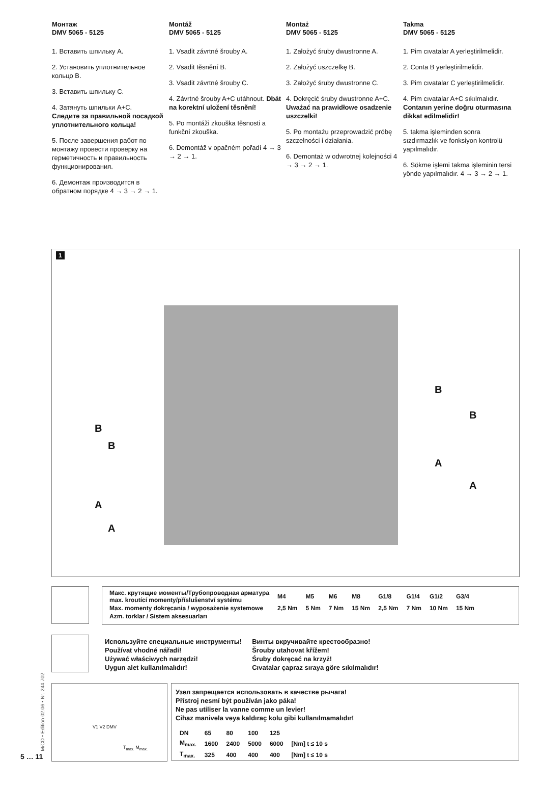Монтаж
DMV 5065 - 5125
1. Вставить шпильку A.
2. Установить уплотнительное кольцо B.
3. Вставить шпильку C.
4. Затянуть шпильки A+C.
Следите за правильной посадкой уплотнительного кольца!
5. После завершения работ по монтажу провести проверку на герметичность и правильность функционирования.
6. Демонтаж производится в обратном порядке 4 → 3 → 2 → 1.
Montáž
DMV 5065 - 5125
1. Vsadit závrtné šrouby A.
2. Vsadit těsnění B.
3. Vsadit závrtné šrouby C.
4. Závrtné šrouby A+C utáhnout. Dbát na korektní uložení těsnění!
5. Po montáži zkouška těsnosti a funkční zkouška.
6. Demontáž v opačném pořadí 4 → 3 → 2 → 1.
Montaż
DMV 5065 - 5125
1. Założyć śruby dwustronne A.
2. Założyć uszczelkę B.
3. Założyć śruby dwustronne C.
4. Dokręcić śruby dwustronne A+C. Uważać na prawidłowe osadzenie uszczelki!
5. Po montażu przeprowadzić próbę szczelności i działania.
6. Demontaż w odwrotnej kolejności 4 → 3 → 2 → 1.
Takma
DMV 5065 - 5125
1. Pim cıvatalar A yerleştirilmelidir.
2. Conta B yerleştirilmelidir.
3. Pim cıvatalar C yerleştirilmelidir.
4. Pim cıvatalar A+C sıkılmalıdır. Contanın yerine doğru oturmasına dikkat edilmelidir!
5. takma işleminden sonra sızdırmazlık ve fonksiyon kontrolü yapılmalıdır.
6. Sökme işlemi takma işleminin tersi yönde yapılmalıdır. 4 → 3 → 2 → 1.
1
B
B
A
A
B
B
A
A
| Макс. крутящие моменты/Трубопроводная арматура max. kroutící momenty/příslušenství systému | M4 | M5 | M6 | M8 | G1/8 | G1/4 | G1/2 | G3/4 |
| Max. momenty dokręcania / wyposażenie systemowe | 2,5 Nm | 5 Nm | 7 Nm | 15 Nm | 2,5 Nm | 7 Nm | 10 Nm | 15 Nm |
| Azm. torklar / Sistem aksesuarları | | | | | | | | |
Используйте специальные инструменты!
Používat vhodné nářadí!
Używać właściwych narzędzi!
Uygun alet kullanılmalıdır!
Винты вкручивайте крестообразно!
Šrouby utahovat křížem!
Śruby dokręcać na krzyż!
Cıvatalar çapraz sıraya göre sıkılmalıdır!
V1 V2 DMV
T<sub>max.</sub> M<sub>max.</sub>
Узел запрещается использовать в качестве рычага!
Přístroj nesmí být používán jako páka!
Ne pas utiliser la vanne comme un levier!
Cihaz manivela veya kaldıraç kolu gibi kullanılmamalıdır!
| DN | 65 | 80 | 100 | 125 | |
| M<sub>max.</sub> | 1600 | 2400 | 5000 | 6000 | [Nm] t ≤ 10 s |
| T<sub>max.</sub> | 325 | 400 | 400 | 400 | [Nm] t ≤ 10 s |
M/CD • Edition 02.06 • Nr. 244 702
5 … 11